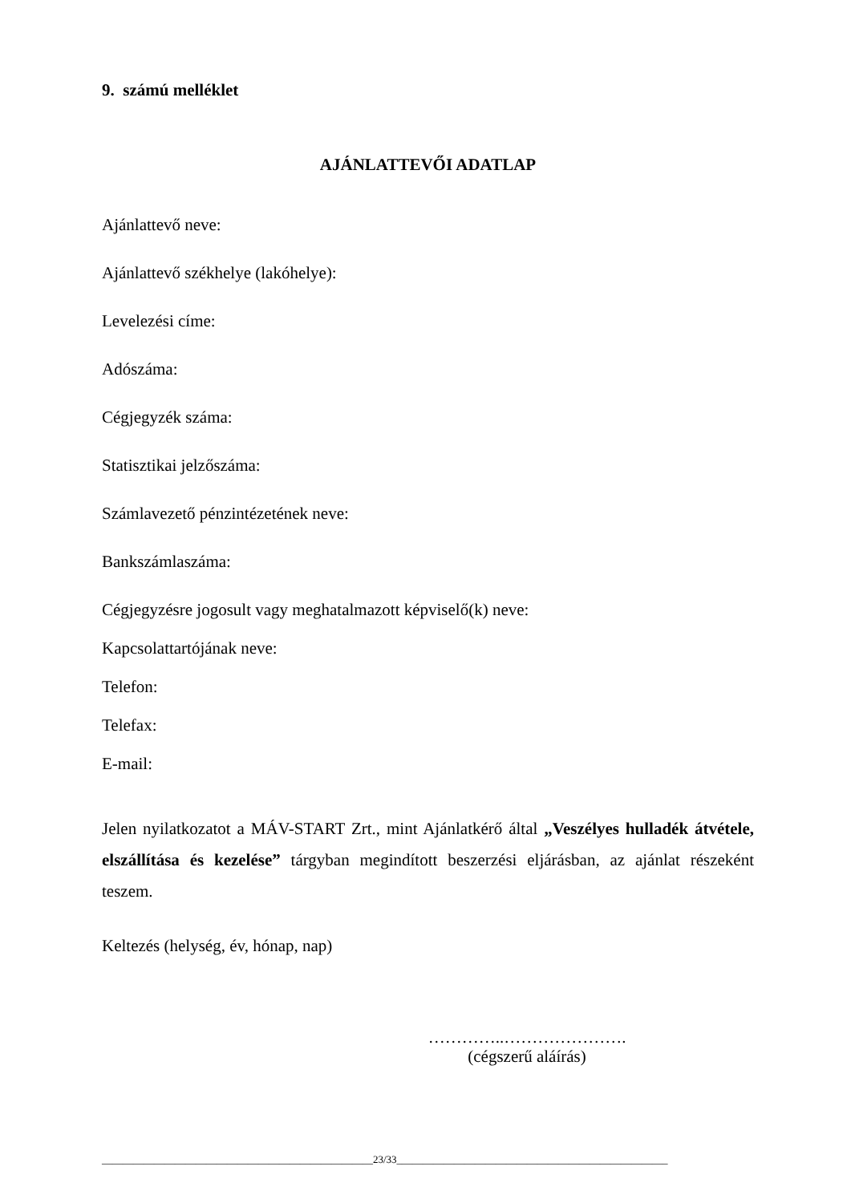9. számú melléklet
AJÁNLATTEVŐI ADATLAP
Ajánlattevő neve:
Ajánlattevő székhelye (lakóhelye):
Levelezési címe:
Adószáma:
Cégjegyzék száma:
Statisztikai jelzőszáma:
Számlavezető pénzintézetének neve:
Bankszámlaszáma:
Cégjegyzésre jogosult vagy meghatalmazott képviselő(k) neve:
Kapcsolattartójának neve:
Telefon:
Telefax:
E-mail:
Jelen nyilatkozatot a MÁV-START Zrt., mint Ajánlatkérő által „Veszélyes hulladék átvétele, elszállítása és kezelése” tárgyban megindított beszerzési eljárásban, az ajánlat részeként teszem.
Keltezés (helység, év, hónap, nap)
…………..………………….
(cégszerű aláírás)
____________________________________________________23/33____________________________________________________